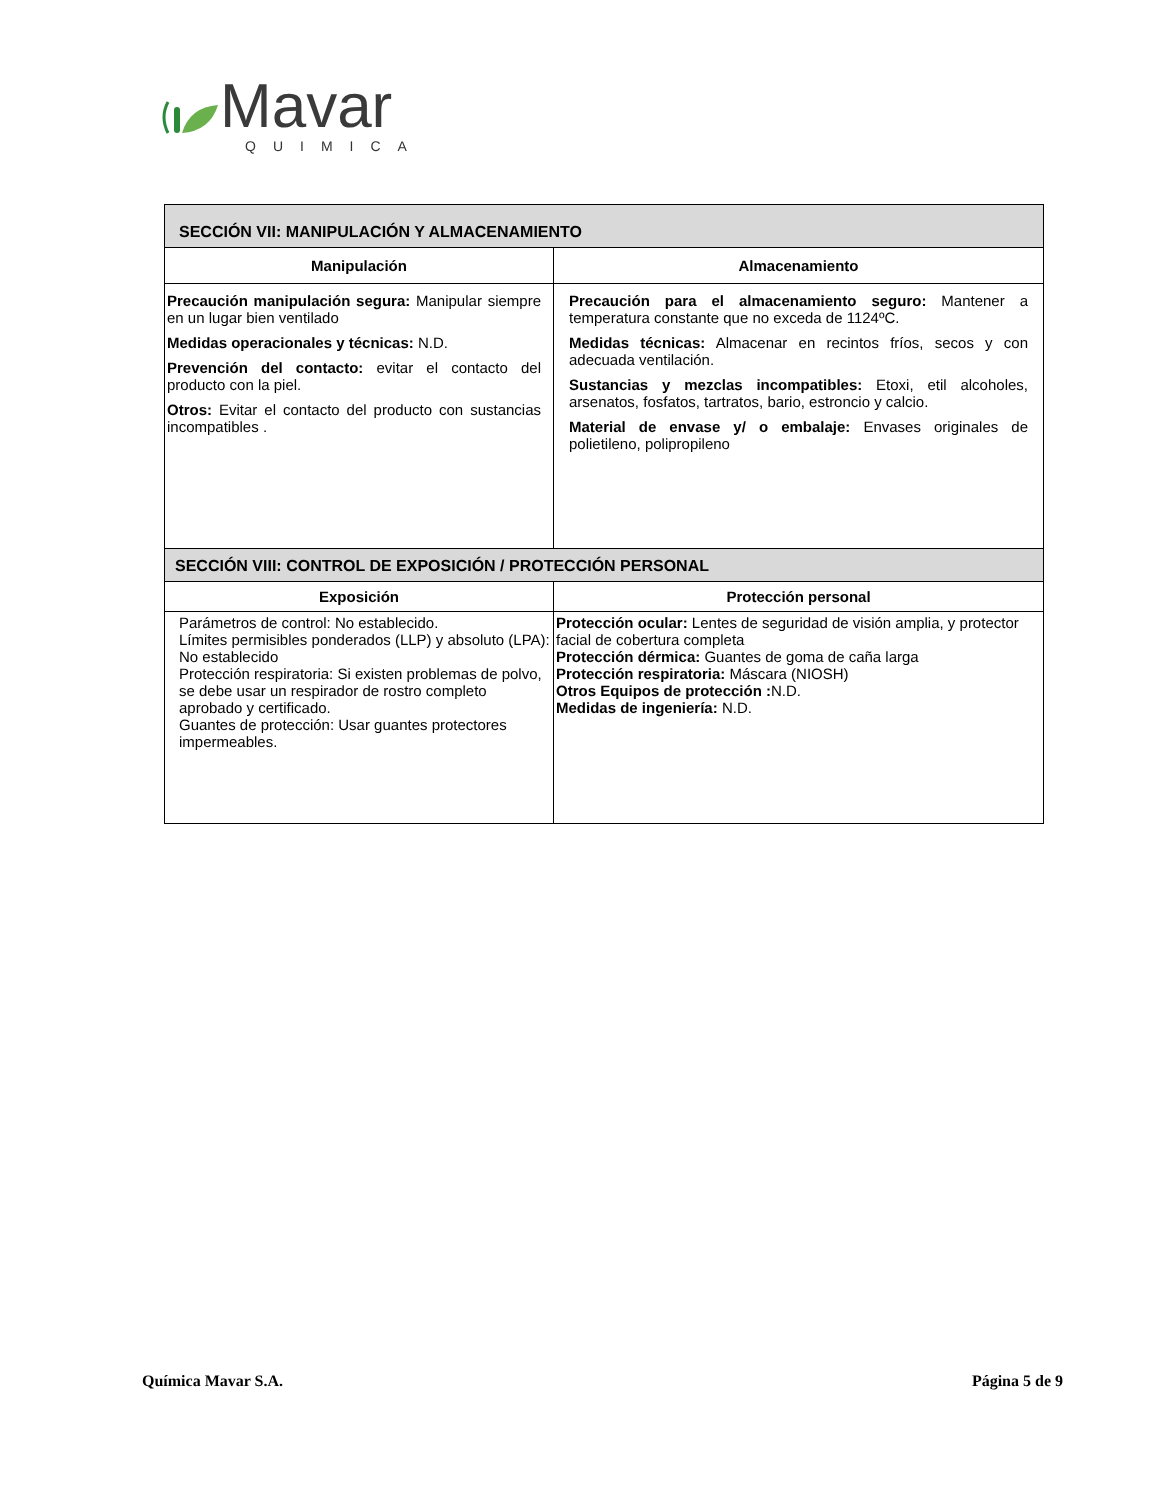Mavar
QUIMICA
| SECCIÓN VII: MANIPULACIÓN Y ALMACENAMIENTO | |
| Manipulación | Almacenamiento |
| Precaución manipulación segura: Manipular siempre en un lugar bien ventilado Medidas operacionales y técnicas: N.D. Prevención del contacto: evitar el contacto del producto con la piel. Otros: Evitar el contacto del producto con sustancias incompatibles . | Precaución para el almacenamiento seguro: Mantener a temperatura constante que no exceda de 1124ºC. Medidas técnicas: Almacenar en recintos fríos, secos y con adecuada ventilación. Sustancias y mezclas incompatibles: Etoxi, etil alcoholes, arsenatos, fosfatos, tartratos, bario, estroncio y calcio. Material de envase y/ o embalaje: Envases originales de polietileno, polipropileno |
| SECCIÓN VIII: CONTROL DE EXPOSICIÓN / PROTECCIÓN PERSONAL | |
| Exposición | Protección personal |
| Parámetros de control: No establecido. Límites permisibles ponderados (LLP) y absoluto (LPA): No establecido Protección respiratoria: Si existen problemas de polvo, se debe usar un respirador de rostro completo aprobado y certificado. Guantes de protección: Usar guantes protectores impermeables. | Protección ocular: Lentes de seguridad de visión amplia, y protector facial de cobertura completa Protección dérmica: Guantes de goma de caña larga Protección respiratoria: Máscara (NIOSH) Otros Equipos de protección : N.D. Medidas de ingeniería: N.D. |
Química Mavar S.A. Página 5 de 9